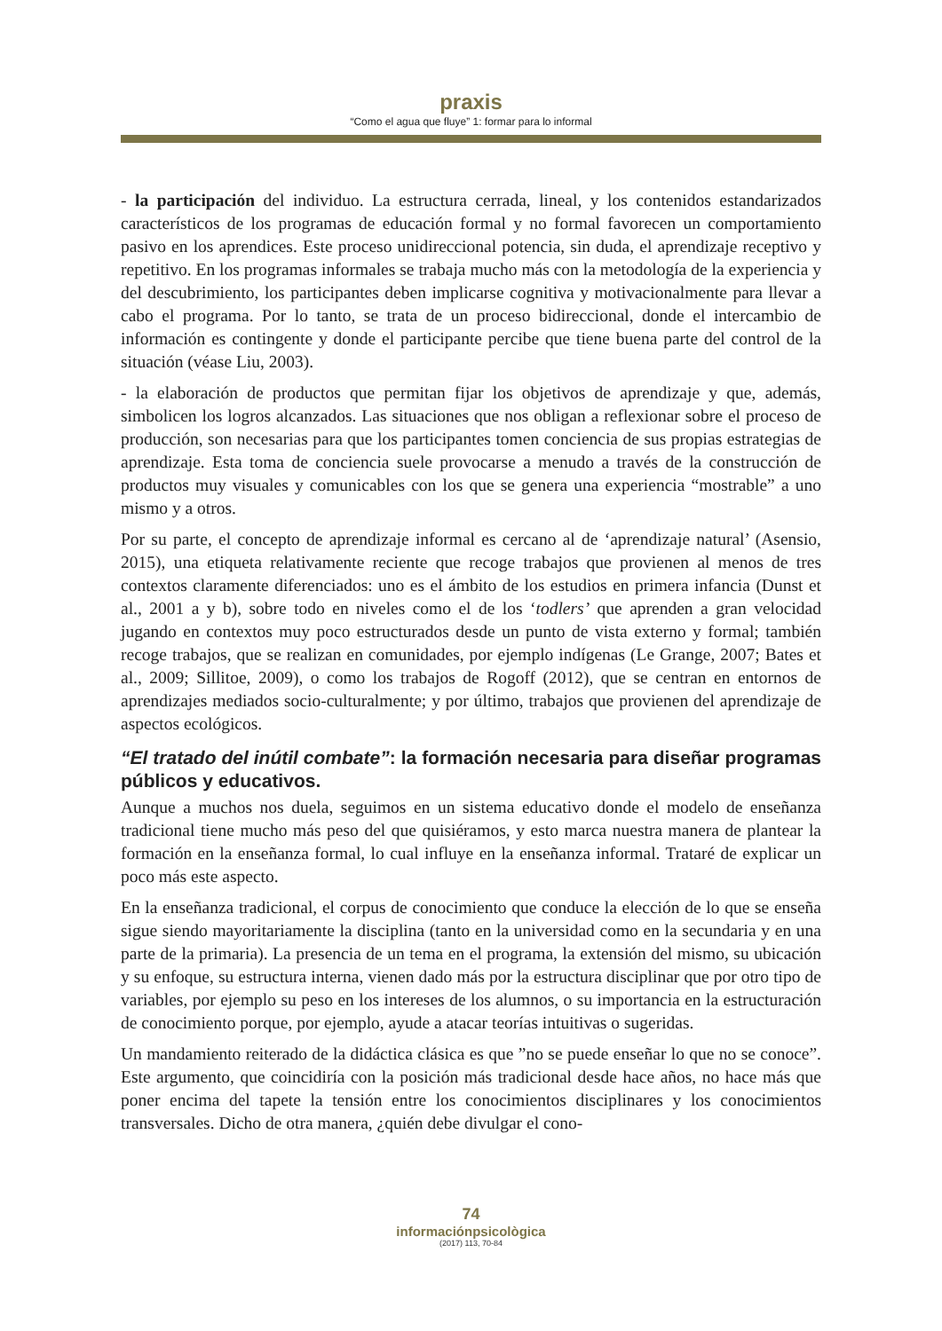praxis
“Como el agua que fluye” 1: formar para lo informal
- la participación del individuo. La estructura cerrada, lineal, y los contenidos estandarizados característicos de los programas de educación formal y no formal favorecen un comportamiento pasivo en los aprendices. Este proceso unidireccional potencia, sin duda, el aprendizaje receptivo y repetitivo. En los programas informales se trabaja mucho más con la metodología de la experiencia y del descubrimiento, los participantes deben implicarse cognitiva y motivacionalmente para llevar a cabo el programa. Por lo tanto, se trata de un proceso bidireccional, donde el intercambio de información es contingente y donde el participante percibe que tiene buena parte del control de la situación (véase Liu, 2003).
- la elaboración de productos que permitan fijar los objetivos de aprendizaje y que, además, simbolicen los logros alcanzados. Las situaciones que nos obligan a reflexionar sobre el proceso de producción, son necesarias para que los participantes tomen conciencia de sus propias estrategias de aprendizaje. Esta toma de conciencia suele provocarse a menudo a través de la construcción de productos muy visuales y comunicables con los que se genera una experiencia “mostrable” a uno mismo y a otros.
Por su parte, el concepto de aprendizaje informal es cercano al de ‘aprendizaje natural’ (Asensio, 2015), una etiqueta relativamente reciente que recoge trabajos que provienen al menos de tres contextos claramente diferenciados: uno es el ámbito de los estudios en primera infancia (Dunst et al., 2001 a y b), sobre todo en niveles como el de los ‘todlers’ que aprenden a gran velocidad jugando en contextos muy poco estructurados desde un punto de vista externo y formal; también recoge trabajos, que se realizan en comunidades, por ejemplo indígenas (Le Grange, 2007; Bates et al., 2009; Sillitoe, 2009), o como los trabajos de Rogoff (2012), que se centran en entornos de aprendizajes mediados socio-culturalmente; y por último, trabajos que provienen del aprendizaje de aspectos ecológicos.
“El tratado del inútil combate”: la formación necesaria para diseñar programas públicos y educativos.
Aunque a muchos nos duela, seguimos en un sistema educativo donde el modelo de enseñanza tradicional tiene mucho más peso del que quisiéramos, y esto marca nuestra manera de plantear la formación en la enseñanza formal, lo cual influye en la enseñanza informal. Trataré de explicar un poco más este aspecto.
En la enseñanza tradicional, el corpus de conocimiento que conduce la elección de lo que se enseña sigue siendo mayoritariamente la disciplina (tanto en la universidad como en la secundaria y en una parte de la primaria). La presencia de un tema en el programa, la extensión del mismo, su ubicación y su enfoque, su estructura interna, vienen dado más por la estructura disciplinar que por otro tipo de variables, por ejemplo su peso en los intereses de los alumnos, o su importancia en la estructuración de conocimiento porque, por ejemplo, ayude a atacar teorías intuitivas o sugeridas.
Un mandamiento reiterado de la didáctica clásica es que ”no se puede enseñar lo que no se conoce”. Este argumento, que coincidiría con la posición más tradicional desde hace años, no hace más que poner encima del tapete la tensión entre los conocimientos disciplinares y los conocimientos transversales. Dicho de otra manera, ¿quién debe divulgar el cono-
74
informaciónpsicològica
(2017) 113, 70-84